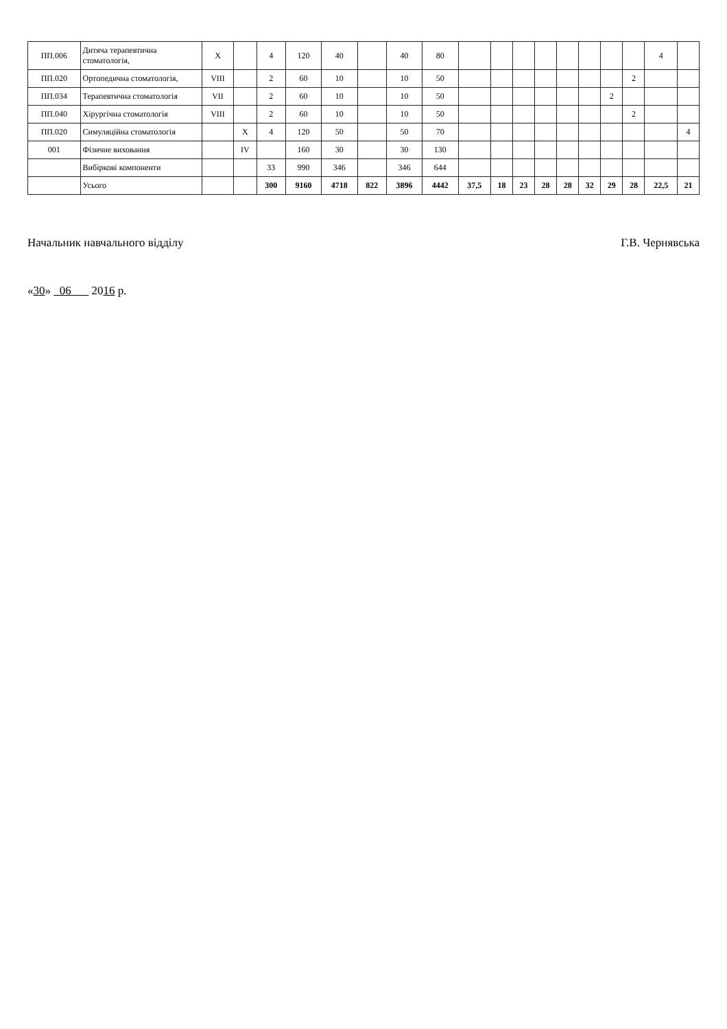| ПП.006 | Дитяча терапевтична стоматологія, | X | | 4 | 120 | 40 | | 40 | 80 | | | | | | | | | 4 | |
| ПП.020 | Ортопедична стоматологія, | VIII | | 2 | 60 | 10 | | 10 | 50 | | | | | | | | 2 | | |
| ПП.034 | Терапевтична стоматологія | VII | | 2 | 60 | 10 | | 10 | 50 | | | | | | | 2 | | | |
| ПП.040 | Хірургічна стоматологія | VIII | | 2 | 60 | 10 | | 10 | 50 | | | | | | | | 2 | | |
| ПП.020 | Симуляційна стоматологія | | X | 4 | 120 | 50 | | 50 | 70 | | | | | | | | | | 4 |
| 001 | Фізичне виховання | | IV | | 160 | 30 | | 30 | 130 | | | | | | | | | | |
| | Вибіркові компоненти | | | 33 | 990 | 346 | | 346 | 644 | | | | | | | | | | |
| | Усього | | | 300 | 9160 | 4718 | 822 | 3896 | 4442 | 37,5 | 18 | 23 | 28 | 28 | 32 | 29 | 28 | 22,5 | 21 |
Начальник навчального відділу Г.В. Чернявська
«30» 06 2016 р.